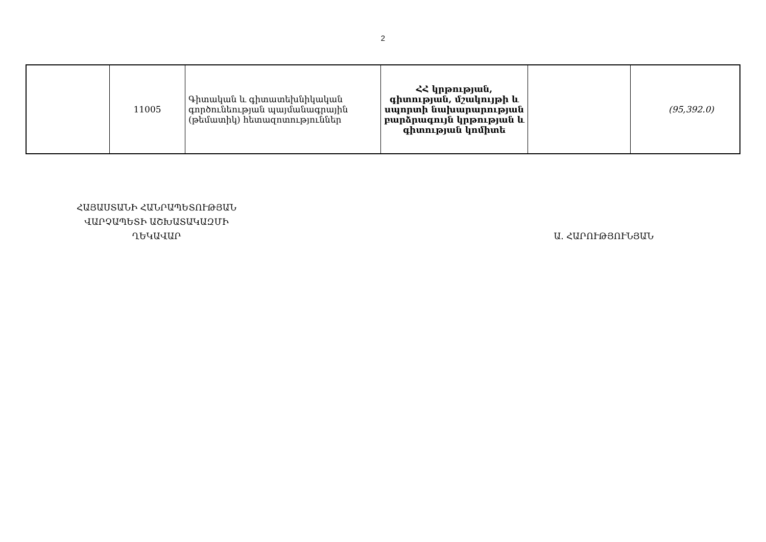2
| | 11005 | Գիտական և գիտատեխնիկական գործունեության պայմանագրային (թեմատիկ) հետազոտություններ | ՀՀ կրթության, գիտության, մշակույթի և սպորտի նախարարության բարձրագույն կրթության և գիտության կոմիտե | | (95,392.0) |
ՀԱՅԱՍՏԱՆԻ ՀԱՆՐԱՊԵՏՈՒԹՅԱՆ
ՎԱՐՉԱՊԵՏԻ ԱՇԽԱՏԱԿԱԶՄԻ
ՂԵԿԱՎԱՐ
Ա. ՀԱՐՈՒԹՅՈՒՆՅԱՆ